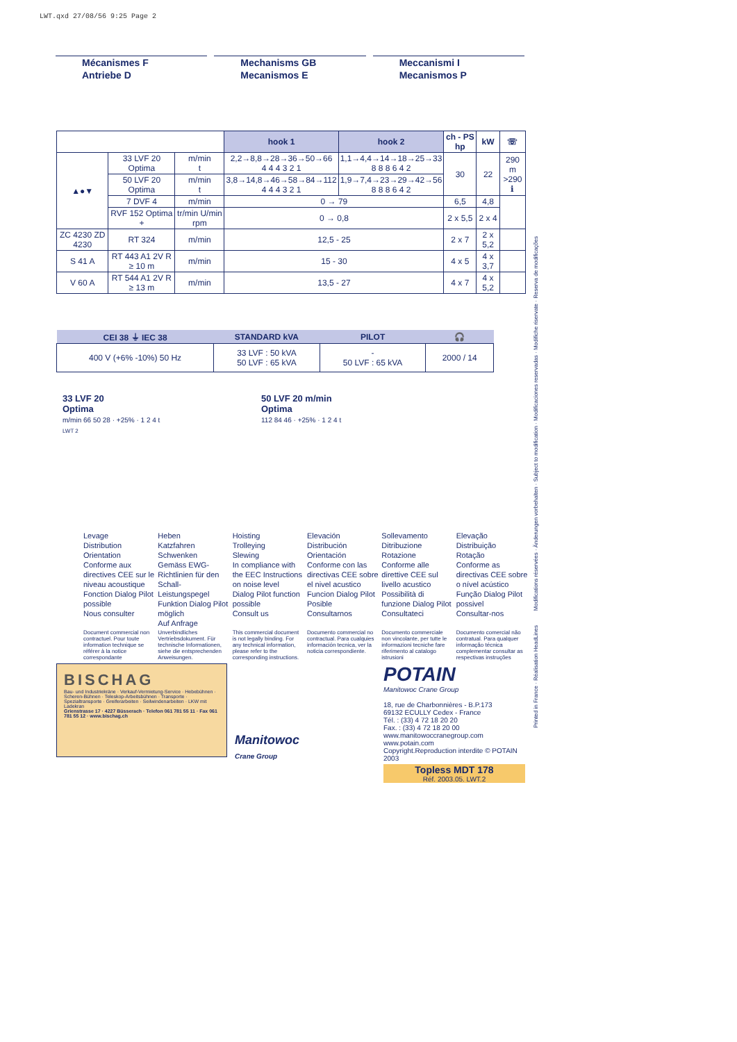LWT.qxd 27/08/56 9:25 Page 2
Mécanismes F
Antriebe D
Mechanisms GB
Mecanismos E
Meccanismi I
Mecanismos P
| | | | hook 1 | hook 2 | ch - PS hp | kW | ☏ |
| --- | --- | --- | --- | --- | --- | --- | --- |
| ▲●▼ | 33 LVF 20 Optima | m/min t | 2,2→8,8→28→36→50→66 4 4 4 3 2 1 | 1,1→4,4→14→18→25→33 8 8 8 6 4 2 | 30 | 22 | 290 m >290 ℹ |
| | 50 LVF 20 Optima | m/min t | 3,8→14,8→46→58→84→112 4 4 4 3 2 1 | 1,9→7,4→23→29→42→56 8 8 8 6 4 2 | | | |
| | 7 DVF 4 | m/min | 0 → 79 | | 6,5 | 4,8 | |
| | RVF 152 Optima + | tr/min U/min rpm | 0 → 0,8 | | 2 x 5,5 | 2 x 4 | |
| ZC 4230 ZD 4230 | RT 324 | m/min | 12,5 - 25 | | 2 x 7 | 2 x 5,2 | |
| S 41 A | RT 443 A1 2V R ≥ 10 m | m/min | 15 - 30 | | 4 x 5 | 4 x 3,7 | |
| V 60 A | RT 544 A1 2V R ≥ 13 m | m/min | 13,5 - 27 | | 4 x 7 | 4 x 5,2 | |
| CEI 38 ⏚ IEC 38 | STANDARD kVA | PILOT | 🎧 |
| --- | --- | --- | --- |
| 400 V (+6% -10%) 50 Hz | 33 LVF : 50 kVA 50 LVF : 65 kVA | - 50 LVF : 65 kVA | 2000 / 14 |
33 LVF 20
Optima
m/min 66 50 28 · +25% · 1 2 4 t
LWT 2
50 LVF 20 m/min
Optima
112 84 46 · +25% · 1 2 4 t
Levage
Distribution
Orientation
Conforme aux directives CEE sur le niveau acoustique
Fonction Dialog Pilot possible
Nous consulter
Heben
Katzfahren
Schwenken
Gemäss EWG-Richtlinien für den Schall-Leistungspegel
Funktion Dialog Pilot möglich
Auf Anfrage
Hoisting
Trolleying
Slewing
In compliance with the EEC Instructions on noise level
Dialog Pilot function possible
Consult us
Elevación
Distribución
Orientación
Conforme con las directivas CEE sobre el nivel acustico
Funcion Dialog Pilot Posible
Consultarnos
Sollevamento
Ditribuzione
Rotazione
Conforme alle direttive CEE sul livello acustico
Possibilità di funzione Dialog Pilot
Consultateci
Elevação
Distribuição
Rotação
Conforme as directivas CEE sobre o nível acústico
Função Dialog Pilot possivel
Consultar-nos
Document commercial non contractuel. Pour toute information technique se référer à la notice correspondante
Unverbindliches Vertriebsdokument. Für technische Informationen, siehe die entsprechenden Anweisungen.
This commercial document is not legally binding. For any technical information, please refer to the corresponding instructions.
Documento commercial no contractual. Para cualquies información tecnica, ver la noticia correspondiente.
Documento commerciale non vincolante, per tutte le informazioni tecniche fare riferimento al catalogo istrusioni
Documento comercial não contratual. Para qualquer informação técnica complementar consultar as respectivas instruções
BISCHAG
Bau- und Industriekräne · Verkauf-Vermietung-Service · Hebebühnen · Scheren-Bühnen · Teleskop-Arbeitsbühnen · Transporte · Spezialtransporte · Greiferarbeiten · Seilwindenarbeiten · LKW mit Ladekran
Grienstrasse 17 · 4227 Büsserach · Telefon 061 781 55 11 · Fax 061 781 55 12 · www.bischag.ch
Manitowoc
Crane Group
POTAIN
Manitowoc Crane Group
18, rue de Charbonnières - B.P.173
69132 ECULLY Cedex - France
Tél. : (33) 4 72 18 20 20
Fax. : (33) 4 72 18 20 00
www.manitowoccranegroup.com www.potain.com
Copyright.Reproduction interdite © POTAIN 2003
Topless MDT 178
Réf. 2003.05. LWT.2
Modifications réservées · Änderungen vorbehalten · Subject to modification · Modificaciones reservadas · Modifiche riservate · Reserva de modificações
Printed in France · Réalisation HeadLines